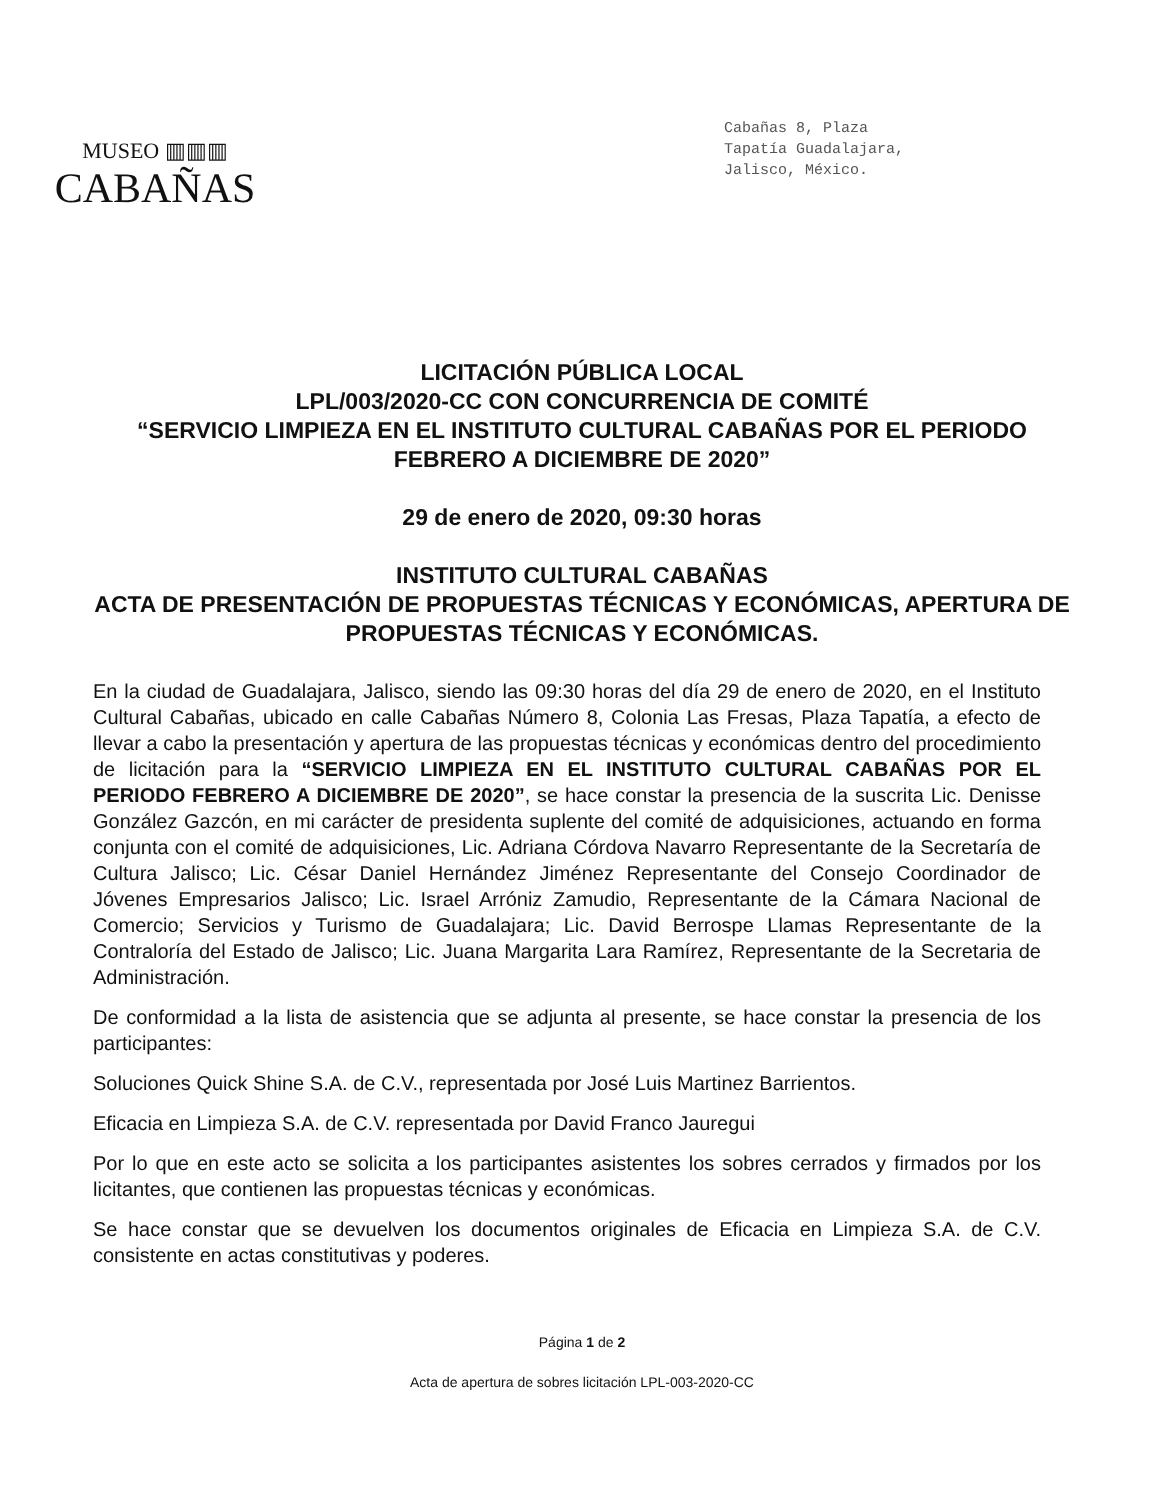MUSEO ▥▥▥
CABAÑAS
Cabañas 8, Plaza
Tapatía Guadalajara,
Jalisco, México.
LICITACIÓN PÚBLICA LOCAL
LPL/003/2020-CC CON CONCURRENCIA DE COMITÉ
“SERVICIO LIMPIEZA EN EL INSTITUTO CULTURAL CABAÑAS POR EL PERIODO FEBRERO A DICIEMBRE DE 2020”
29 de enero de 2020, 09:30 horas
INSTITUTO CULTURAL CABAÑAS
ACTA DE PRESENTACIÓN DE PROPUESTAS TÉCNICAS Y ECONÓMICAS, APERTURA DE PROPUESTAS TÉCNICAS Y ECONÓMICAS.
En la ciudad de Guadalajara, Jalisco, siendo las 09:30 horas del día 29 de enero de 2020, en el Instituto Cultural Cabañas, ubicado en calle Cabañas Número 8, Colonia Las Fresas, Plaza Tapatía, a efecto de llevar a cabo la presentación y apertura de las propuestas técnicas y económicas dentro del procedimiento de licitación para la “SERVICIO LIMPIEZA EN EL INSTITUTO CULTURAL CABAÑAS POR EL PERIODO FEBRERO A DICIEMBRE DE 2020”, se hace constar la presencia de la suscrita Lic. Denisse González Gazcón, en mi carácter de presidenta suplente del comité de adquisiciones, actuando en forma conjunta con el comité de adquisiciones, Lic. Adriana Córdova Navarro Representante de la Secretaría de Cultura Jalisco; Lic. César Daniel Hernández Jiménez Representante del Consejo Coordinador de Jóvenes Empresarios Jalisco; Lic. Israel Arróniz Zamudio, Representante de la Cámara Nacional de Comercio; Servicios y Turismo de Guadalajara; Lic. David Berrospe Llamas Representante de la Contraloría del Estado de Jalisco; Lic. Juana Margarita Lara Ramírez, Representante de la Secretaria de Administración.
De conformidad a la lista de asistencia que se adjunta al presente, se hace constar la presencia de los participantes:
Soluciones Quick Shine S.A. de C.V., representada por José Luis Martinez Barrientos.
Eficacia en Limpieza S.A. de C.V. representada por David Franco Jauregui
Por lo que en este acto se solicita a los participantes asistentes los sobres cerrados y firmados por los licitantes, que contienen las propuestas técnicas y económicas.
Se hace constar que se devuelven los documentos originales de Eficacia en Limpieza S.A. de C.V. consistente en actas constitutivas y poderes.
Página 1 de 2
Acta de apertura de sobres licitación LPL-003-2020-CC